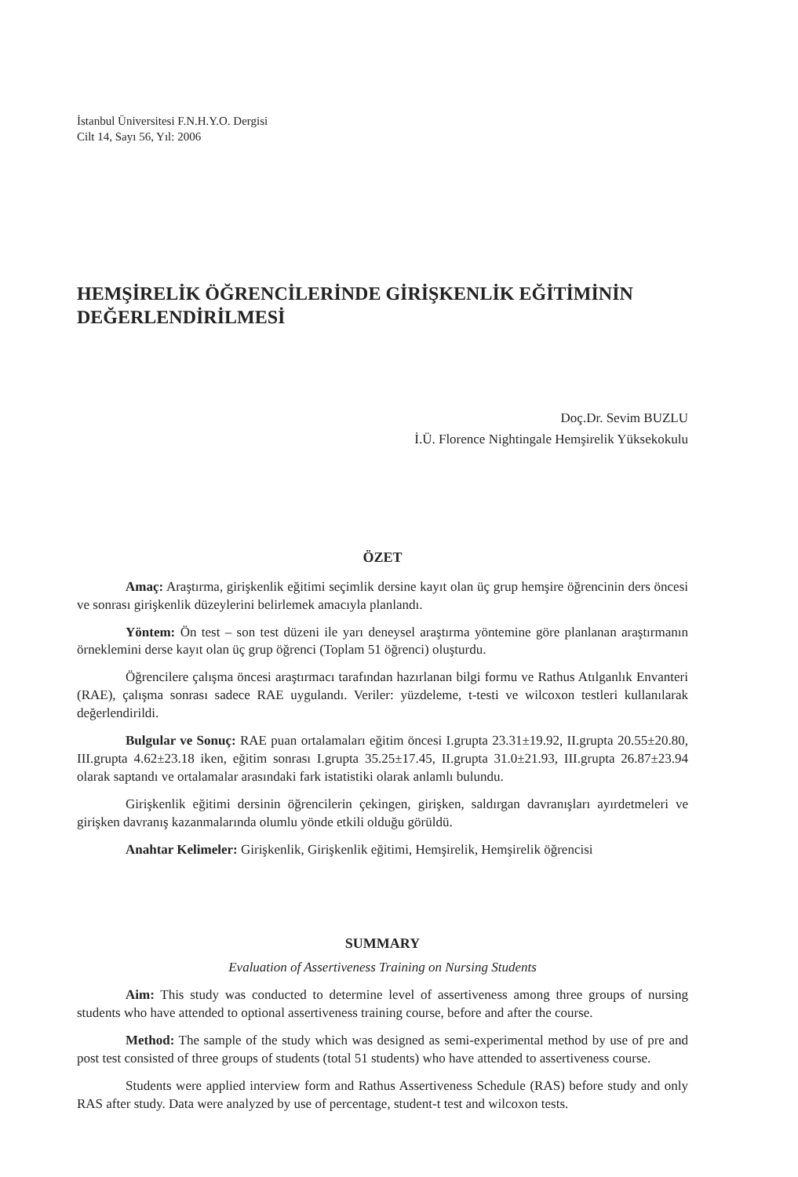İstanbul Üniversitesi F.N.H.Y.O. Dergisi
Cilt 14, Sayı 56, Yıl: 2006
HEMŞİRELİK ÖĞRENCİLERİNDE GİRİŞKENLİK EĞİTİMİNİN DEĞERLENDİRİLMESİ
Doç.Dr. Sevim BUZLU
İ.Ü. Florence Nightingale Hemşirelik Yüksekokulu
ÖZET
Amaç: Araştırma, girişkenlik eğitimi seçimlik dersine kayıt olan üç grup hemşire öğrencinin ders öncesi ve sonrası girişkenlik düzeylerini belirlemek amacıyla planlandı.
Yöntem: Ön test – son test düzeni ile yarı deneysel araştırma yöntemine göre planlanan araştırmanın örneklemini derse kayıt olan üç grup öğrenci (Toplam 51 öğrenci) oluşturdu.
Öğrencilere çalışma öncesi araştırmacı tarafından hazırlanan bilgi formu ve Rathus Atılganlık Envanteri (RAE), çalışma sonrası sadece RAE uygulandı. Veriler: yüzdeleme, t-testi ve wilcoxon testleri kullanılarak değerlendirildi.
Bulgular ve Sonuç: RAE puan ortalamaları eğitim öncesi I.grupta 23.31±19.92, II.grupta 20.55±20.80, III.grupta 4.62±23.18 iken, eğitim sonrası I.grupta 35.25±17.45, II.grupta 31.0±21.93, III.grupta 26.87±23.94 olarak saptandı ve ortalamalar arasındaki fark istatistiki olarak anlamlı bulundu.
Girişkenlik eğitimi dersinin öğrencilerin çekingen, girişken, saldırgan davranışları ayırdetmeleri ve girişken davranış kazanmalarında olumlu yönde etkili olduğu görüldü.
Anahtar Kelimeler: Girişkenlik, Girişkenlik eğitimi, Hemşirelik, Hemşirelik öğrencisi
SUMMARY
Evaluation of Assertiveness Training on Nursing Students
Aim: This study was conducted to determine level of assertiveness among three groups of nursing students who have attended to optional assertiveness training course, before and after the course.
Method: The sample of the study which was designed as semi-experimental method by use of pre and post test consisted of three groups of students (total 51 students) who have attended to assertiveness course.
Students were applied interview form and Rathus Assertiveness Schedule (RAS) before study and only RAS after study. Data were analyzed by use of percentage, student-t test and wilcoxon tests.